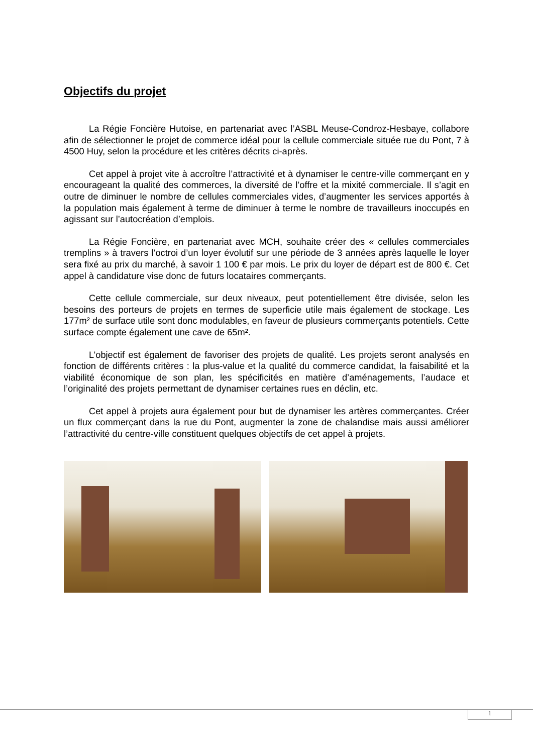Objectifs du projet
La Régie Foncière Hutoise, en partenariat avec l’ASBL Meuse-Condroz-Hesbaye, collabore afin de sélectionner le projet de commerce idéal pour la cellule commerciale située rue du Pont, 7 à 4500 Huy, selon la procédure et les critères décrits ci-après.
Cet appel à projet vite à accroître l’attractivité et à dynamiser le centre-ville commerçant en y encourageant la qualité des commerces, la diversité de l’offre et la mixité commerciale. Il s’agit en outre de diminuer le nombre de cellules commerciales vides, d’augmenter les services apportés à la population mais également à terme de diminuer à terme le nombre de travailleurs inoccupés en agissant sur l’autocréation d’emplois.
La Régie Foncière, en partenariat avec MCH, souhaite créer des « cellules commerciales tremplins » à travers l’octroi d’un loyer évolutif sur une période de 3 années après laquelle le loyer sera fixé au prix du marché, à savoir 1 100 € par mois. Le prix du loyer de départ est de 800 €. Cet appel à candidature vise donc de futurs locataires commerçants.
Cette cellule commerciale, sur deux niveaux, peut potentiellement être divisée, selon les besoins des porteurs de projets en termes de superficie utile mais également de stockage. Les 177m² de surface utile sont donc modulables, en faveur de plusieurs commerçants potentiels. Cette surface compte également une cave de 65m².
L’objectif est également de favoriser des projets de qualité. Les projets seront analysés en fonction de différents critères : la plus-value et la qualité du commerce candidat, la faisabilité et la viabilité économique de son plan, les spécificités en matière d’aménagements, l’audace et l’originalité des projets permettant de dynamiser certaines rues en déclin, etc.
Cet appel à projets aura également pour but de dynamiser les artères commerçantes. Créer un flux commerçant dans la rue du Pont, augmenter la zone de chalandise mais aussi améliorer l’attractivité du centre-ville constituent quelques objectifs de cet appel à projets.
1